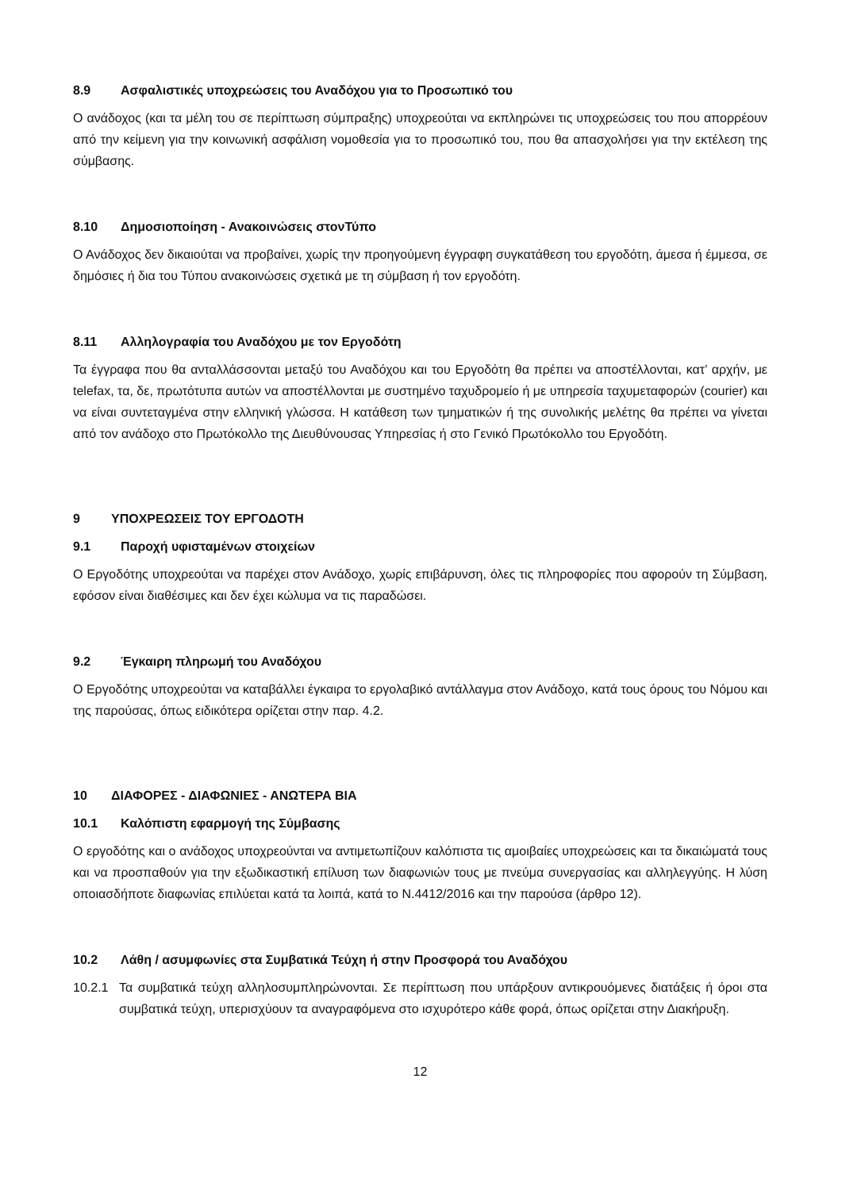8.9 Ασφαλιστικές υποχρεώσεις του Αναδόχου για το Προσωπικό του
Ο ανάδοχος (και τα μέλη του σε περίπτωση σύμπραξης) υποχρεούται να εκπληρώνει τις υποχρεώσεις του που απορρέουν από την κείμενη για την κοινωνική ασφάλιση νομοθεσία για το προσωπικό του, που θα απασχολήσει για την εκτέλεση της σύμβασης.
8.10 Δημοσιοποίηση - Ανακοινώσεις στονΤύπο
Ο Ανάδοχος δεν δικαιούται να προβαίνει, χωρίς την προηγούμενη έγγραφη συγκατάθεση του εργοδότη, άμεσα ή έμμεσα, σε δημόσιες ή δια του Τύπου ανακοινώσεις σχετικά με τη σύμβαση ή τον εργοδότη.
8.11 Αλληλογραφία του Αναδόχου με τον Εργοδότη
Τα έγγραφα που θα ανταλλάσσονται μεταξύ του Αναδόχου και του Εργοδότη θα πρέπει να αποστέλλονται, κατ’ αρχήν, με telefax, τα, δε, πρωτότυπα αυτών να αποστέλλονται με συστημένο ταχυδρομείο ή με υπηρεσία ταχυμεταφορών (courier) και να είναι συντεταγμένα στην ελληνική γλώσσα. Η κατάθεση των τμηματικών ή της συνολικής μελέτης θα πρέπει να γίνεται από τον ανάδοχο στο Πρωτόκολλο της Διευθύνουσας Υπηρεσίας ή στο Γενικό Πρωτόκολλο του Εργοδότη.
9 ΥΠΟΧΡΕΩΣΕΙΣ ΤΟΥ ΕΡΓΟΔΟΤΗ
9.1 Παροχή υφισταμένων στοιχείων
Ο Εργοδότης υποχρεούται να παρέχει στον Ανάδοχο, χωρίς επιβάρυνση, όλες τις πληροφορίες που αφορούν τη Σύμβαση, εφόσον είναι διαθέσιμες και δεν έχει κώλυμα να τις παραδώσει.
9.2 Έγκαιρη πληρωμή του Αναδόχου
Ο Εργοδότης υποχρεούται να καταβάλλει έγκαιρα το εργολαβικό αντάλλαγμα στον Ανάδοχο, κατά τους όρους του Νόμου και της παρούσας, όπως ειδικότερα ορίζεται στην παρ. 4.2.
10 ΔΙΑΦΟΡΕΣ - ΔΙΑΦΩΝΙΕΣ - ΑΝΩΤΕΡΑ ΒΙΑ
10.1 Καλόπιστη εφαρμογή της Σύμβασης
Ο εργοδότης και ο ανάδοχος υποχρεούνται να αντιμετωπίζουν καλόπιστα τις αμοιβαίες υποχρεώσεις και τα δικαιώματά τους και να προσπαθούν για την εξωδικαστική επίλυση των διαφωνιών τους με πνεύμα συνεργασίας και αλληλεγγύης. Η λύση οποιασδήποτε διαφωνίας επιλύεται κατά τα λοιπά, κατά το Ν.4412/2016 και την παρούσα (άρθρο 12).
10.2 Λάθη / ασυμφωνίες στα Συμβατικά Τεύχη ή στην Προσφορά του Αναδόχου
10.2.1 Τα συμβατικά τεύχη αλληλοσυμπληρώνονται. Σε περίπτωση που υπάρξουν αντικρουόμενες διατάξεις ή όροι στα συμβατικά τεύχη, υπερισχύουν τα αναγραφόμενα στο ισχυρότερο κάθε φορά, όπως ορίζεται στην Διακήρυξη.
12